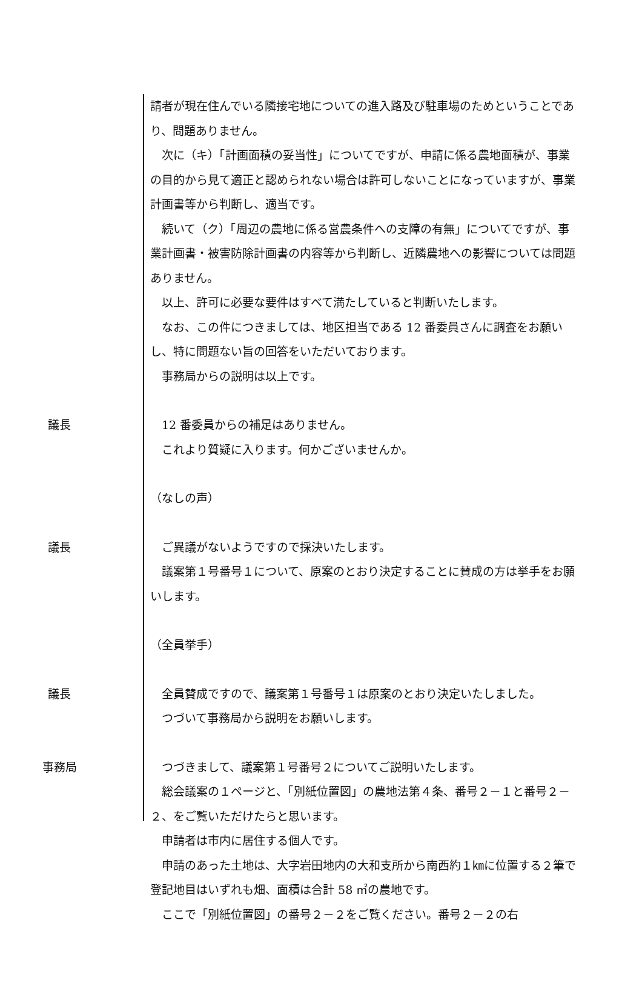請者が現在住んでいる隣接宅地についての進入路及び駐車場のためということであり、問題ありません。
　次に（キ）「計画面積の妥当性」についてですが、申請に係る農地面積が、事業の目的から見て適正と認められない場合は許可しないことになっていますが、事業計画書等から判断し、適当です。
　続いて（ク）「周辺の農地に係る営農条件への支障の有無」についてですが、事業計画書・被害防除計画書の内容等から判断し、近隣農地への影響については問題ありません。
　以上、許可に必要な要件はすべて満たしていると判断いたします。
　なお、この件につきましては、地区担当である 12 番委員さんに調査をお願いし、特に問題ない旨の回答をいただいております。
　事務局からの説明は以上です。
議長 　12 番委員からの補足はありません。
　これより質疑に入ります。何かございませんか。
（なしの声）
議長 　ご異議がないようですので採決いたします。
　議案第１号番号１について、原案のとおり決定することに賛成の方は挙手をお願いします。
（全員挙手）
議長 　全員賛成ですので、議案第１号番号１は原案のとおり決定いたしました。
　つづいて事務局から説明をお願いします。
事務局 　つづきまして、議案第１号番号２についてご説明いたします。
　総会議案の１ページと、「別紙位置図」の農地法第４条、番号２－１と番号２－２、をご覧いただけたらと思います。
　申請者は市内に居住する個人です。
　申請のあった土地は、大字岩田地内の大和支所から南西約１㎞に位置する２筆で登記地目はいずれも畑、面積は合計 58 ㎡の農地です。
　ここで「別紙位置図」の番号２－２をご覧ください。番号２－２の右